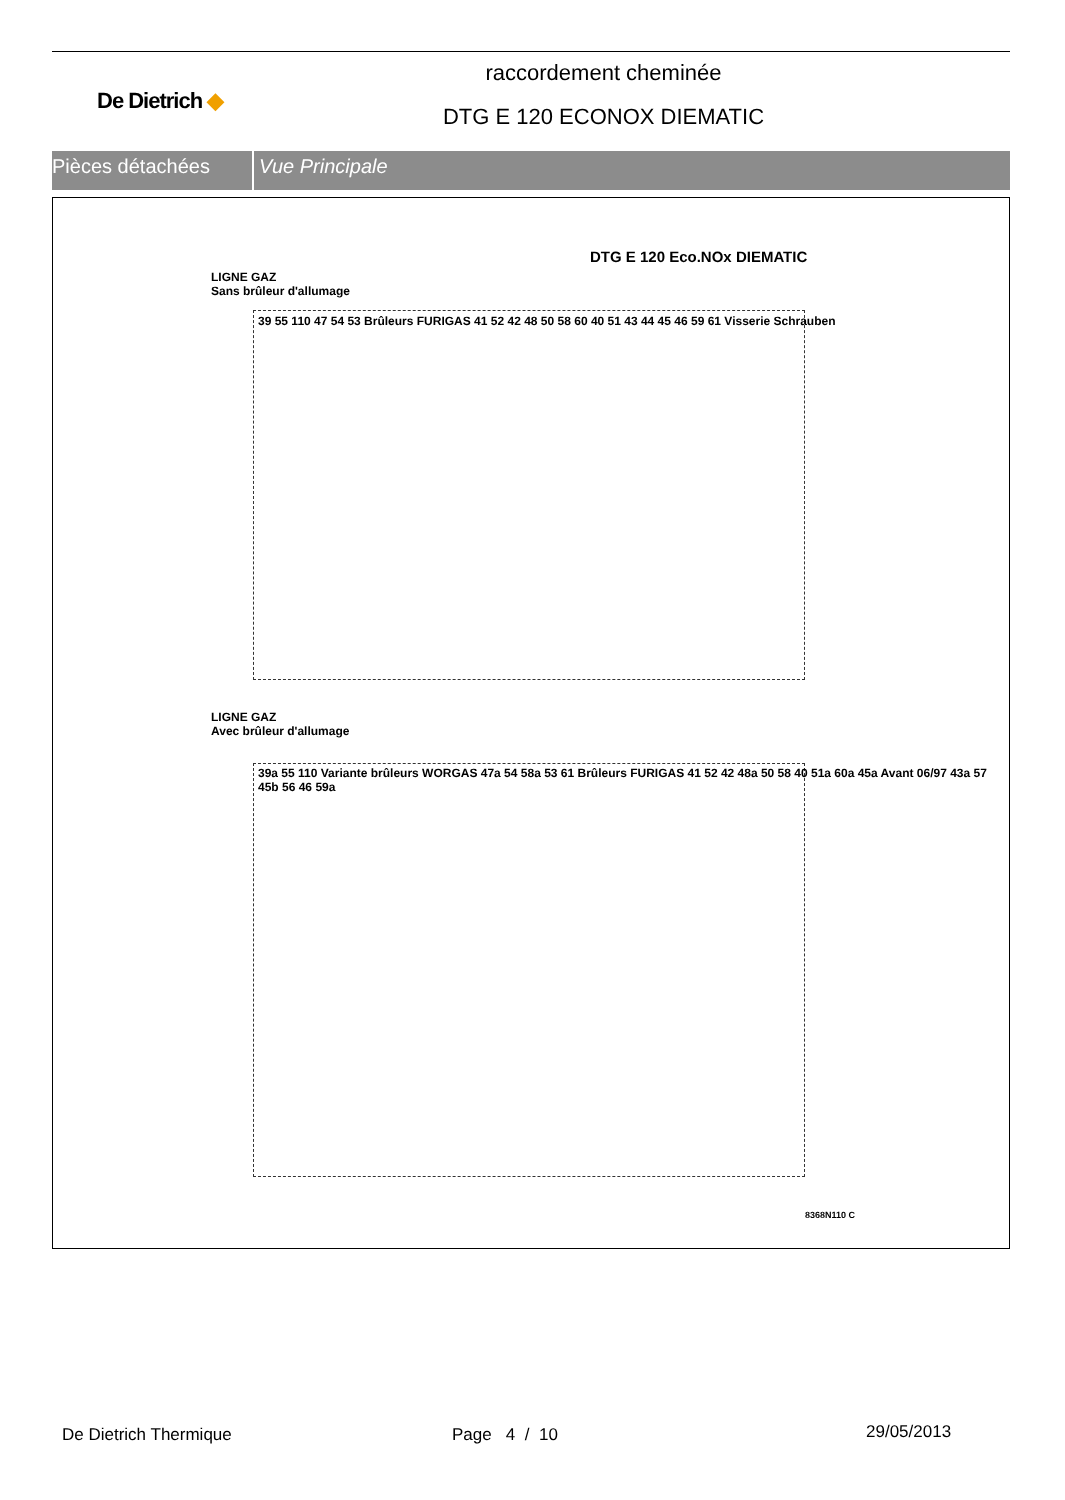De Dietrich ◆
raccordement cheminée
DTG E 120 ECONOX DIEMATIC
Pièces détachées Vue Principale
DTG E 120 Eco.NOx DIEMATIC
LIGNE GAZ
Sans brûleur d'allumage
39 55 110 47 54 53 Brûleurs FURIGAS 41 52 42 48 50 58 60 40 51 43 44 45 46 59 61 Visserie Schrauben
LIGNE GAZ
Avec brûleur d'allumage
39a 55 110 Variante brûleurs WORGAS 47a 54 58a 53 61 Brûleurs FURIGAS 41 52 42 48a 50 58 40 51a 60a 45a Avant 06/97 43a 57 45b 56 46 59a
8368N110 C
De Dietrich Thermique Page 4 / 10 29/05/2013